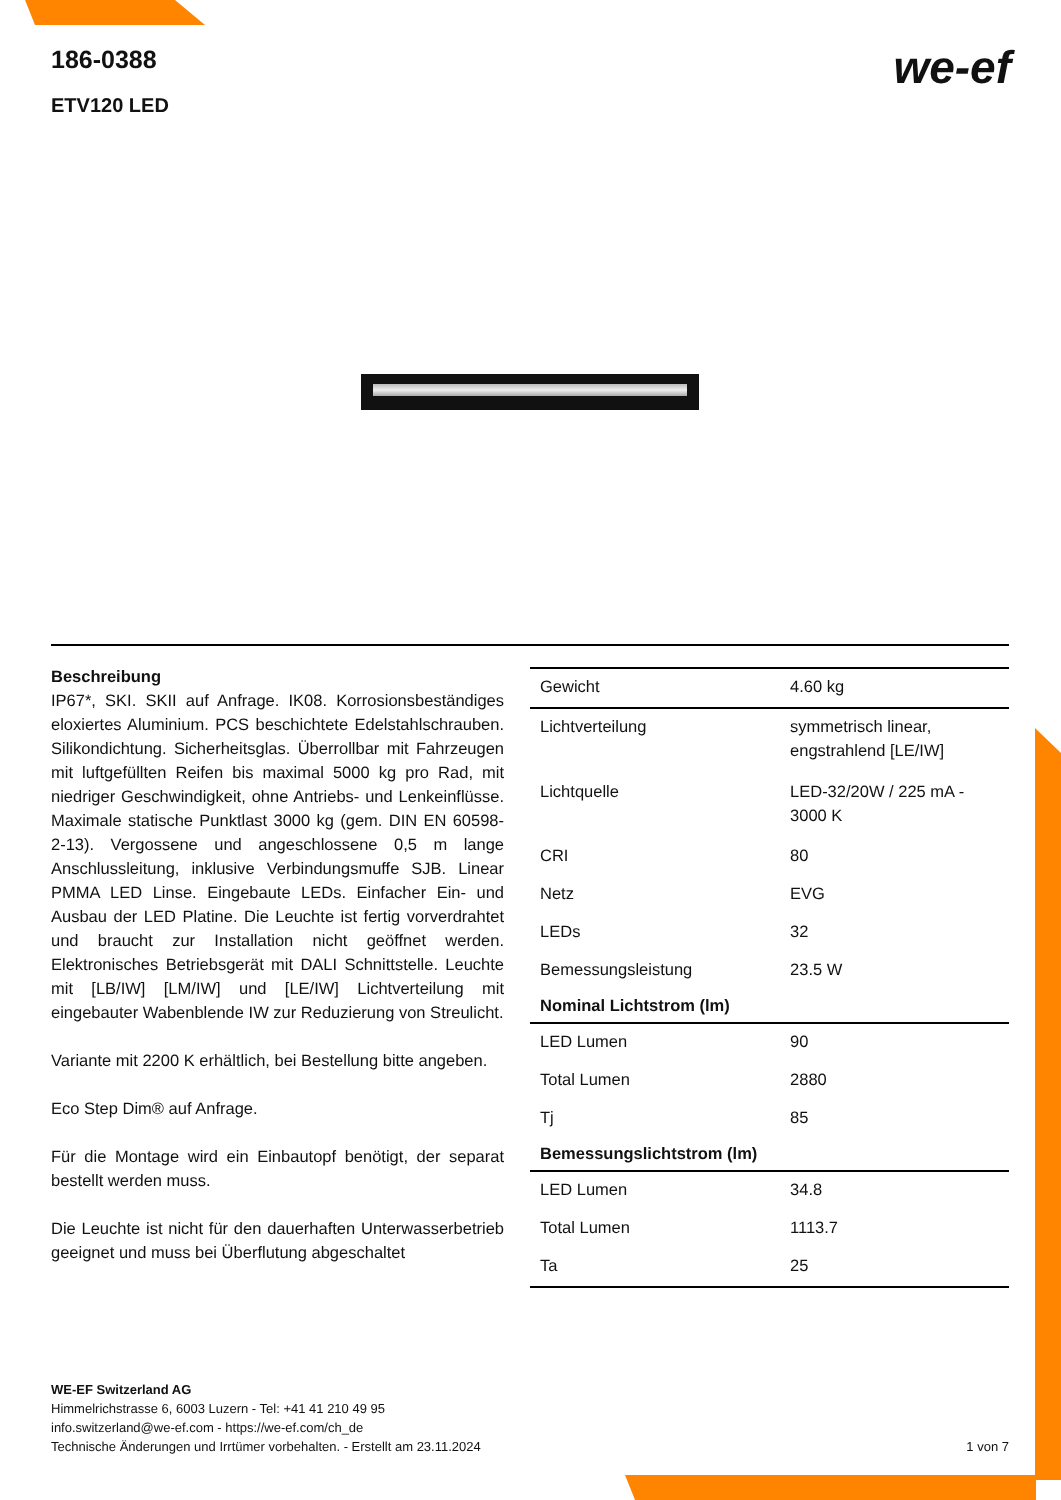186-0388
ETV120 LED
we-ef
Beschreibung
IP67*, SKI. SKII auf Anfrage. IK08. Korrosionsbeständiges eloxiertes Aluminium. PCS beschichtete Edelstahlschrauben. Silikondichtung. Sicherheitsglas. Überrollbar mit Fahrzeugen mit luftgefüllten Reifen bis maximal 5000 kg pro Rad, mit niedriger Geschwindigkeit, ohne Antriebs- und Lenkeinflüsse. Maximale statische Punktlast 3000 kg (gem. DIN EN 60598-2-13). Vergossene und angeschlossene 0,5 m lange Anschlussleitung, inklusive Verbindungsmuffe SJB. Linear PMMA LED Linse. Eingebaute LEDs. Einfacher Ein- und Ausbau der LED Platine. Die Leuchte ist fertig vorverdrahtet und braucht zur Installation nicht geöffnet werden. Elektronisches Betriebsgerät mit DALI Schnittstelle. Leuchte mit [LB/IW] [LM/IW] und [LE/IW] Lichtverteilung mit eingebauter Wabenblende IW zur Reduzierung von Streulicht.
Variante mit 2200 K erhältlich, bei Bestellung bitte angeben.
Eco Step Dim® auf Anfrage.
Für die Montage wird ein Einbautopf benötigt, der separat bestellt werden muss.
Die Leuchte ist nicht für den dauerhaften Unterwasserbetrieb geeignet und muss bei Überflutung abgeschaltet
| Gewicht | 4.60 kg |
| Lichtverteilung | symmetrisch linear, engstrahlend [LE/IW] |
| Lichtquelle | LED-32/20W / 225 mA - 3000 K |
| CRI | 80 |
| Netz | EVG |
| LEDs | 32 |
| Bemessungsleistung | 23.5 W |
| Nominal Lichtstrom (lm) | |
| LED Lumen | 90 |
| Total Lumen | 2880 |
| Tj | 85 |
| Bemessungslichtstrom (lm) | |
| LED Lumen | 34.8 |
| Total Lumen | 1113.7 |
| Ta | 25 |
WE-EF Switzerland AG
Himmelrichstrasse 6, 6003 Luzern - Tel: +41 41 210 49 95
info.switzerland@we-ef.com - https://we-ef.com/ch_de
Technische Änderungen und Irrtümer vorbehalten. - Erstellt am 23.11.2024
1 von 7